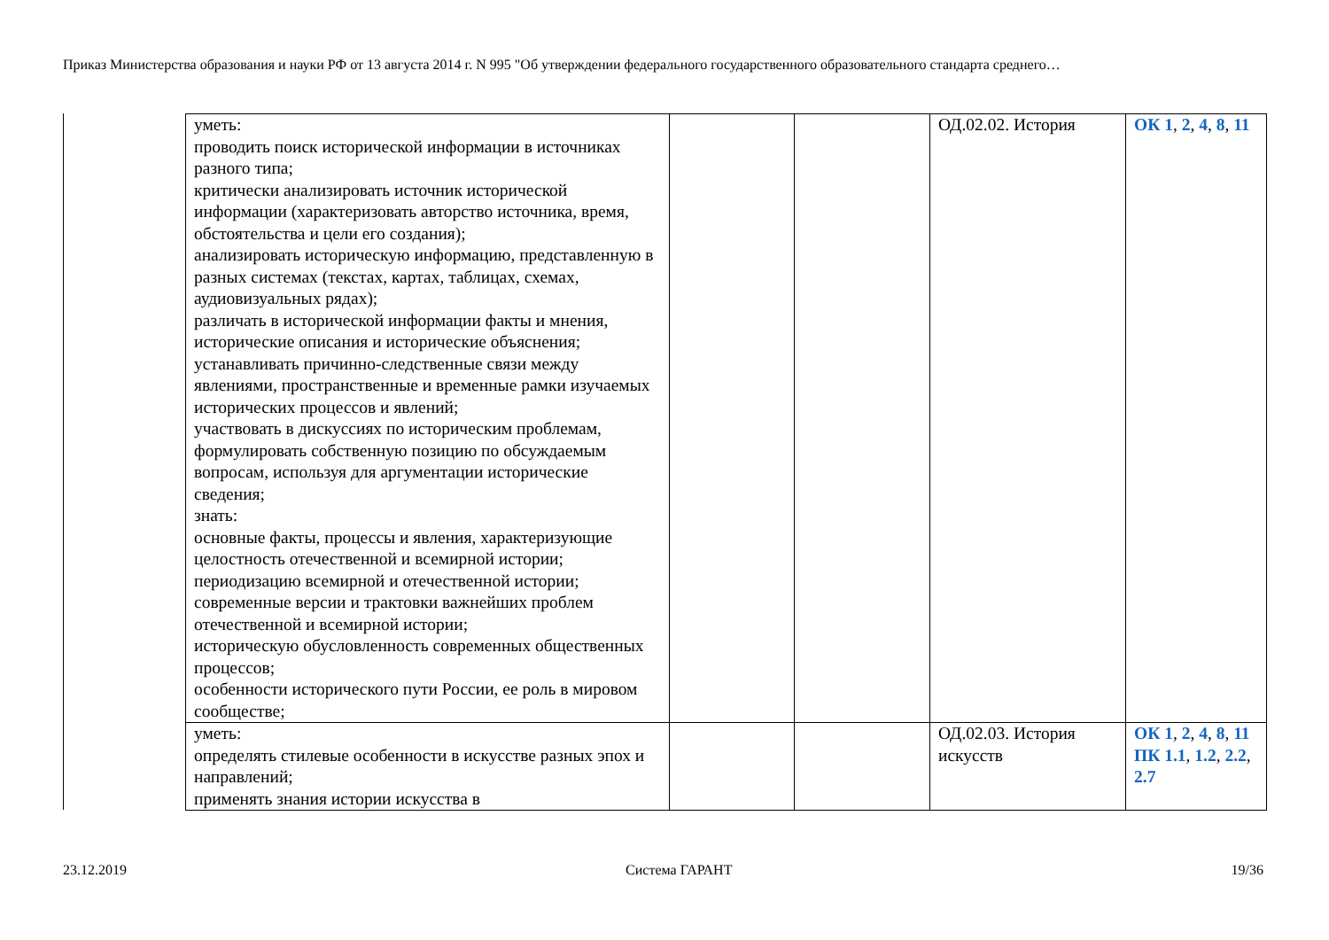Приказ Министерства образования и науки РФ от 13 августа 2014 г. N 995 "Об утверждении федерального государственного образовательного стандарта среднего…
| уметь: проводить поиск исторической информации в источниках разного типа; критически анализировать источник исторической информации (характеризовать авторство источника, время, обстоятельства и цели его создания); анализировать историческую информацию, представленную в разных системах (текстах, картах, таблицах, схемах, аудиовизуальных рядах); различать в исторической информации факты и мнения, исторические описания и исторические объяснения; устанавливать причинно-следственные связи между явлениями, пространственные и временные рамки изучаемых исторических процессов и явлений; участвовать в дискуссиях по историческим проблемам, формулировать собственную позицию по обсуждаемым вопросам, используя для аргументации исторические сведения; знать: основные факты, процессы и явления, характеризующие целостность отечественной и всемирной истории; периодизацию всемирной и отечественной истории; современные версии и трактовки важнейших проблем отечественной и всемирной истории; историческую обусловленность современных общественных процессов; особенности исторического пути России, ее роль в мировом сообществе; | | | ОД.02.02. История | ОК 1 , 2 , 4 , 8 , 11 |
| уметь: определять стилевые особенности в искусстве разных эпох и направлений; применять знания истории искусства в | | | ОД.02.03. История искусств | ОК 1 , 2 , 4 , 8 , 11 ПК 1.1 , 1.2 , 2.2 , 2.7 |
23.12.2019 Система ГАРАНТ 19/36